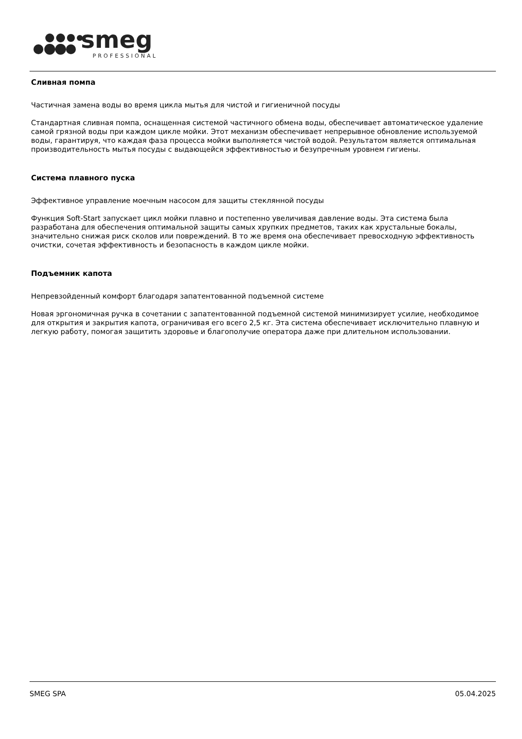smeg
PROFESSIONAL
Сливная помпа
Частичная замена воды во время цикла мытья для чистой и гигиеничной посуды
Стандартная сливная помпа, оснащенная системой частичного обмена воды, обеспечивает автоматическое удаление самой грязной воды при каждом цикле мойки. Этот механизм обеспечивает непрерывное обновление используемой воды, гарантируя, что каждая фаза процесса мойки выполняется чистой водой. Результатом является оптимальная производительность мытья посуды с выдающейся эффективностью и безупречным уровнем гигиены.
Система плавного пуска
Эффективное управление моечным насосом для защиты стеклянной посуды
Функция Soft-Start запускает цикл мойки плавно и постепенно увеличивая давление воды. Эта система была разработана для обеспечения оптимальной защиты самых хрупких предметов, таких как хрустальные бокалы, значительно снижая риск сколов или повреждений. В то же время она обеспечивает превосходную эффективность очистки, сочетая эффективность и безопасность в каждом цикле мойки.
Подъемник капота
Непревзойденный комфорт благодаря запатентованной подъемной системе
Новая эргономичная ручка в сочетании с запатентованной подъемной системой минимизирует усилие, необходимое для открытия и закрытия капота, ограничивая его всего 2,5 кг. Эта система обеспечивает исключительно плавную и легкую работу, помогая защитить здоровье и благополучие оператора даже при длительном использовании.
SMEG SPA 05.04.2025